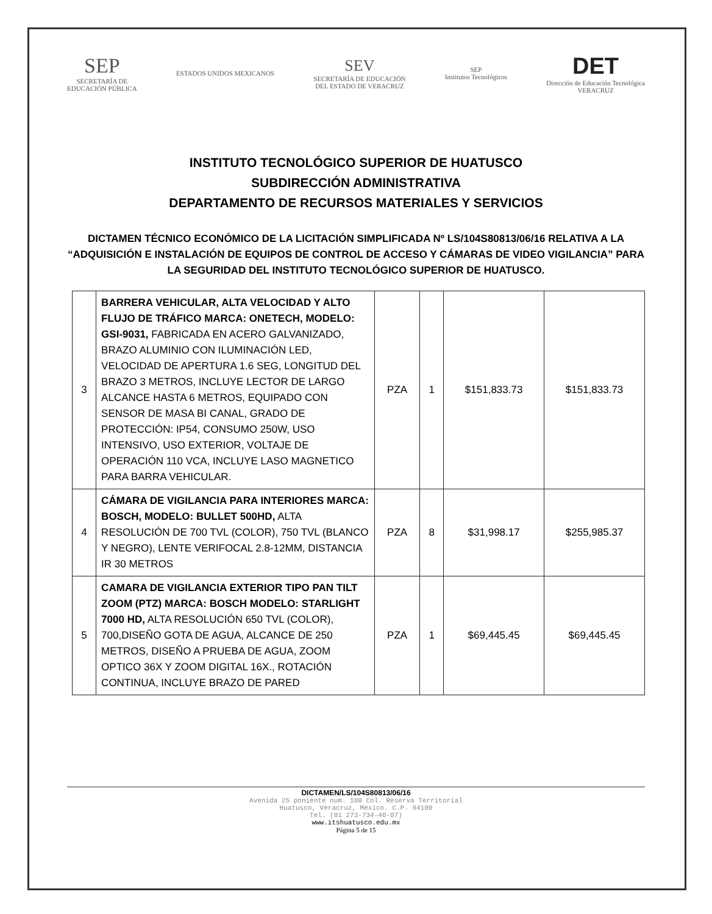SEP
SECRETARÍA DE
EDUCACIÓN PÚBLICA
ESTADOS UNIDOS MEXICANOS
SEV
SECRETARÍA DE EDUCACIÓN
DEL ESTADO DE VERACRUZ
SEP
Institutos Tecnológicos
DET
Dirección de Educación Tecnológica
VERACRUZ
INSTITUTO TECNOLÓGICO SUPERIOR DE HUATUSCO
SUBDIRECCIÓN ADMINISTRATIVA
DEPARTAMENTO DE RECURSOS MATERIALES Y SERVICIOS
DICTAMEN TÉCNICO ECONÓMICO DE LA LICITACIÓN SIMPLIFICADA Nº LS/104S80813/06/16 RELATIVA A LA “ADQUISICIÓN E INSTALACIÓN DE EQUIPOS DE CONTROL DE ACCESO Y CÁMARAS DE VIDEO VIGILANCIA” PARA LA SEGURIDAD DEL INSTITUTO TECNOLÓGICO SUPERIOR DE HUATUSCO.
| 3 | BARRERA VEHICULAR, ALTA VELOCIDAD Y ALTO FLUJO DE TRÁFICO MARCA: ONETECH, MODELO: GSI-9031, FABRICADA EN ACERO GALVANIZADO, BRAZO ALUMINIO CON ILUMINACIÓN LED, VELOCIDAD DE APERTURA 1.6 SEG, LONGITUD DEL BRAZO 3 METROS, INCLUYE LECTOR DE LARGO ALCANCE HASTA 6 METROS, EQUIPADO CON SENSOR DE MASA BI CANAL, GRADO DE PROTECCIÓN: IP54, CONSUMO 250W, USO INTENSIVO, USO EXTERIOR, VOLTAJE DE OPERACIÓN 110 VCA, INCLUYE LASO MAGNETICO PARA BARRA VEHICULAR. | PZA | 1 | $151,833.73 | $151,833.73 |
| 4 | CÁMARA DE VIGILANCIA PARA INTERIORES MARCA: BOSCH, MODELO: BULLET 500HD, ALTA RESOLUCIÓN DE 700 TVL (COLOR), 750 TVL (BLANCO Y NEGRO), LENTE VERIFOCAL 2.8-12MM, DISTANCIA IR 30 METROS | PZA | 8 | $31,998.17 | $255,985.37 |
| 5 | CAMARA DE VIGILANCIA EXTERIOR TIPO PAN TILT ZOOM (PTZ) MARCA: BOSCH MODELO: STARLIGHT 7000 HD, ALTA RESOLUCIÓN 650 TVL (COLOR), 700,DISEÑO GOTA DE AGUA, ALCANCE DE 250 METROS, DISEÑO A PRUEBA DE AGUA, ZOOM OPTICO 36X Y ZOOM DIGITAL 16X., ROTACIÓN CONTINUA, INCLUYE BRAZO DE PARED | PZA | 1 | $69,445.45 | $69,445.45 |
DICTAMEN/LS/104S80813/06/16
Avenida 25 poniente num. 100 Col. Reserva Territorial
Huatusco, Veracruz, México. C.P. 94100
Tel. (01 273-734-40-07)
www.itshuatusco.edu.mx
Página 5 de 15